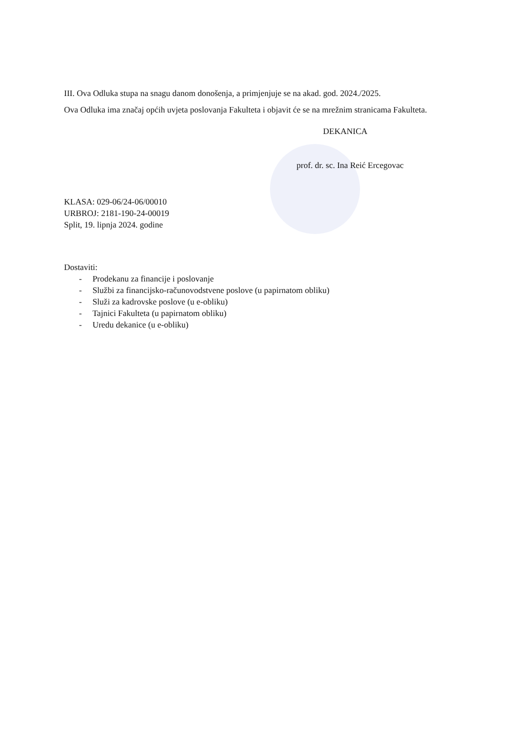III. Ova Odluka stupa na snagu danom donošenja, a primjenjuje se na akad. god. 2024./2025.
Ova Odluka ima značaj općih uvjeta poslovanja Fakulteta i objavit će se na mrežnim stranicama Fakulteta.
DEKANICA
prof. dr. sc. Ina Reić Ercegovac
KLASA: 029-06/24-06/00010
URBROJ: 2181-190-24-00019
Split, 19. lipnja 2024. godine
Dostaviti:
- Prodekanu za financije i poslovanje
- Službi za financijsko-računovodstvene poslove (u papirnatom obliku)
- Služi za kadrovske poslove (u e-obliku)
- Tajnici Fakulteta (u papirnatom obliku)
- Uredu dekanice (u e-obliku)